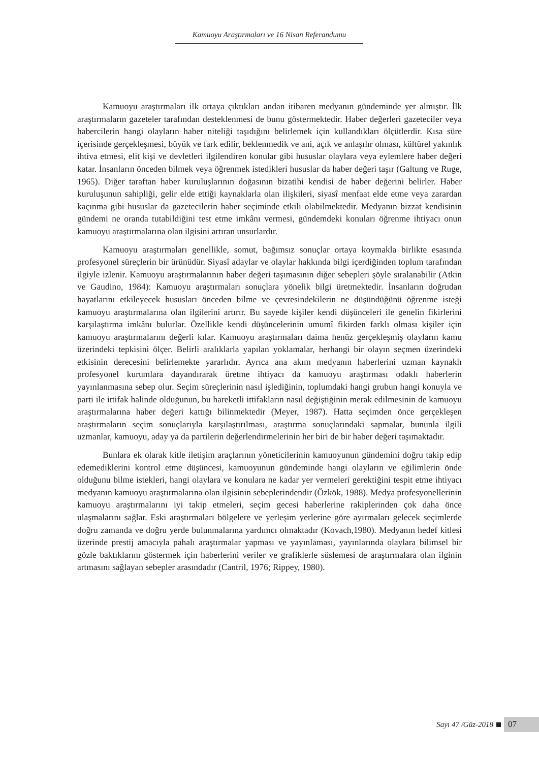Kamuoyu Araştırmaları ve 16 Nisan Referandumu
Kamuoyu araştırmaları ilk ortaya çıktıkları andan itibaren medyanın gündeminde yer almıştır. İlk araştırmaların gazeteler tarafından desteklenmesi de bunu göstermektedir. Haber değerleri gazeteciler veya habercilerin hangi olayların haber niteliği taşıdığını belirlemek için kullandıkları ölçütlerdir. Kısa süre içerisinde gerçekleşmesi, büyük ve fark edilir, beklenmedik ve ani, açık ve anlaşılır olması, kültürel yakınlık ihtiva etmesi, elit kişi ve devletleri ilgilendiren konular gibi hususlar olaylara veya eylemlere haber değeri katar. İnsanların önceden bilmek veya öğrenmek istedikleri hususlar da haber değeri taşır (Galtung ve Ruge, 1965). Diğer taraftan haber kuruluşlarının doğasının bizatihi kendisi de haber değerini belirler. Haber kuruluşunun sahipliği, gelir elde ettiği kaynaklarla olan ilişkileri, siyasî menfaat elde etme veya zarardan kaçınma gibi hususlar da gazetecilerin haber seçiminde etkili olabilmektedir. Medyanın bizzat kendisinin gündemi ne oranda tutabildiğini test etme imkânı vermesi, gündemdeki konuları öğrenme ihtiyacı onun kamuoyu araştırmalarına olan ilgisini artıran unsurlardır.
Kamuoyu araştırmaları genellikle, somut, bağımsız sonuçlar ortaya koymakla birlikte esasında profesyonel süreçlerin bir ürünüdür. Siyasî adaylar ve olaylar hakkında bilgi içerdiğinden toplum tarafından ilgiyle izlenir. Kamuoyu araştırmalarının haber değeri taşımasının diğer sebepleri şöyle sıralanabilir (Atkin ve Gaudino, 1984): Kamuoyu araştırmaları sonuçlara yönelik bilgi üretmektedir. İnsanların doğrudan hayatlarını etkileyecek hususları önceden bilme ve çevresindekilerin ne düşündüğünü öğrenme isteği kamuoyu araştırmalarına olan ilgilerini artırır. Bu sayede kişiler kendi düşünceleri ile genelin fikirlerini karşılaştırma imkânı bulurlar. Özellikle kendi düşüncelerinin umumî fikirden farklı olması kişiler için kamuoyu araştırmalarını değerli kılar. Kamuoyu araştırmaları daima henüz gerçekleşmiş olayların kamu üzerindeki tepkisini ölçer. Belirli aralıklarla yapılan yoklamalar, herhangi bir olayın seçmen üzerindeki etkisinin derecesini belirlemekte yararlıdır. Ayrıca ana akım medyanın haberlerini uzman kaynaklı profesyonel kurumlara dayandırarak üretme ihtiyacı da kamuoyu araştırması odaklı haberlerin yayınlanmasına sebep olur. Seçim süreçlerinin nasıl işlediğinin, toplumdaki hangi grubun hangi konuyla ve parti ile ittifak halinde olduğunun, bu hareketli ittifakların nasıl değiştiğinin merak edilmesinin de kamuoyu araştırmalarına haber değeri kattığı bilinmektedir (Meyer, 1987). Hatta seçimden önce gerçekleşen araştırmaların seçim sonuçlarıyla karşılaştırılması, araştırma sonuçlarındaki sapmalar, bununla ilgili uzmanlar, kamuoyu, aday ya da partilerin değerlendirmelerinin her biri de bir haber değeri taşımaktadır.
Bunlara ek olarak kitle iletişim araçlarının yöneticilerinin kamuoyunun gündemini doğru takip edip edemediklerini kontrol etme düşüncesi, kamuoyunun gündeminde hangi olayların ve eğilimlerin önde olduğunu bilme istekleri, hangi olaylara ve konulara ne kadar yer vermeleri gerektiğini tespit etme ihtiyacı medyanın kamuoyu araştırmalarına olan ilgisinin sebeplerindendir (Özkök, 1988). Medya profesyonellerinin kamuoyu araştırmalarını iyi takip etmeleri, seçim gecesi haberlerine rakiplerinden çok daha önce ulaşmalarını sağlar. Eski araştırmaları bölgelere ve yerleşim yerlerine göre ayırmaları gelecek seçimlerde doğru zamanda ve doğru yerde bulunmalarına yardımcı olmaktadır (Kovach,1980). Medyanın hedef kitlesi üzerinde prestij amacıyla pahalı araştırmalar yapması ve yayınlaması, yayınlarında olaylara bilimsel bir gözle baktıklarını göstermek için haberlerini veriler ve grafiklerle süslemesi de araştırmalara olan ilginin artmasını sağlayan sebepler arasındadır (Cantril, 1976; Rippey, 1980).
Sayı 47 /Güz-2018 07